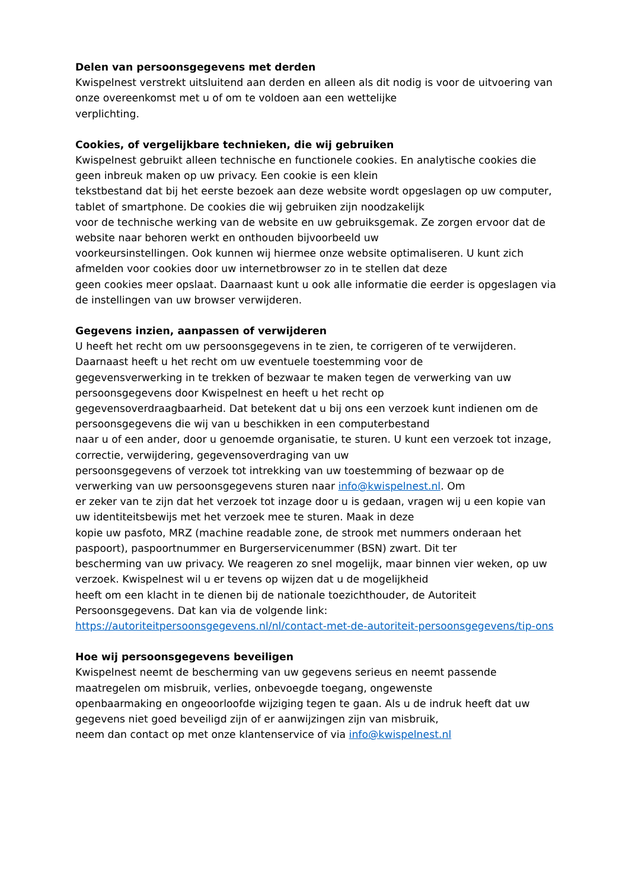Delen van persoonsgegevens met derden
Kwispelnest verstrekt uitsluitend aan derden en alleen als dit nodig is voor de uitvoering van onze overeenkomst met u of om te voldoen aan een wettelijke
verplichting.
Cookies, of vergelijkbare technieken, die wij gebruiken
Kwispelnest gebruikt alleen technische en functionele cookies. En analytische cookies die geen inbreuk maken op uw privacy. Een cookie is een klein
tekstbestand dat bij het eerste bezoek aan deze website wordt opgeslagen op uw computer, tablet of smartphone. De cookies die wij gebruiken zijn noodzakelijk
voor de technische werking van de website en uw gebruiksgemak. Ze zorgen ervoor dat de website naar behoren werkt en onthouden bijvoorbeeld uw
voorkeursinstellingen. Ook kunnen wij hiermee onze website optimaliseren. U kunt zich afmelden voor cookies door uw internetbrowser zo in te stellen dat deze
geen cookies meer opslaat. Daarnaast kunt u ook alle informatie die eerder is opgeslagen via de instellingen van uw browser verwijderen.
Gegevens inzien, aanpassen of verwijderen
U heeft het recht om uw persoonsgegevens in te zien, te corrigeren of te verwijderen. Daarnaast heeft u het recht om uw eventuele toestemming voor de
gegevensverwerking in te trekken of bezwaar te maken tegen de verwerking van uw persoonsgegevens door Kwispelnest en heeft u het recht op
gegevensoverdraagbaarheid. Dat betekent dat u bij ons een verzoek kunt indienen om de persoonsgegevens die wij van u beschikken in een computerbestand
naar u of een ander, door u genoemde organisatie, te sturen. U kunt een verzoek tot inzage, correctie, verwijdering, gegevensoverdraging van uw
persoonsgegevens of verzoek tot intrekking van uw toestemming of bezwaar op de verwerking van uw persoonsgegevens sturen naar info@kwispelnest.nl. Om
er zeker van te zijn dat het verzoek tot inzage door u is gedaan, vragen wij u een kopie van uw identiteitsbewijs met het verzoek mee te sturen. Maak in deze
kopie uw pasfoto, MRZ (machine readable zone, de strook met nummers onderaan het paspoort), paspoortnummer en Burgerservicenummer (BSN) zwart. Dit ter
bescherming van uw privacy. We reageren zo snel mogelijk, maar binnen vier weken, op uw verzoek. Kwispelnest wil u er tevens op wijzen dat u de mogelijkheid
heeft om een klacht in te dienen bij de nationale toezichthouder, de Autoriteit Persoonsgegevens. Dat kan via de volgende link:
https://autoriteitpersoonsgegevens.nl/nl/contact-met-de-autoriteit-persoonsgegevens/tip-ons
Hoe wij persoonsgegevens beveiligen
Kwispelnest neemt de bescherming van uw gegevens serieus en neemt passende maatregelen om misbruik, verlies, onbevoegde toegang, ongewenste
openbaarmaking en ongeoorloofde wijziging tegen te gaan. Als u de indruk heeft dat uw gegevens niet goed beveiligd zijn of er aanwijzingen zijn van misbruik,
neem dan contact op met onze klantenservice of via info@kwispelnest.nl